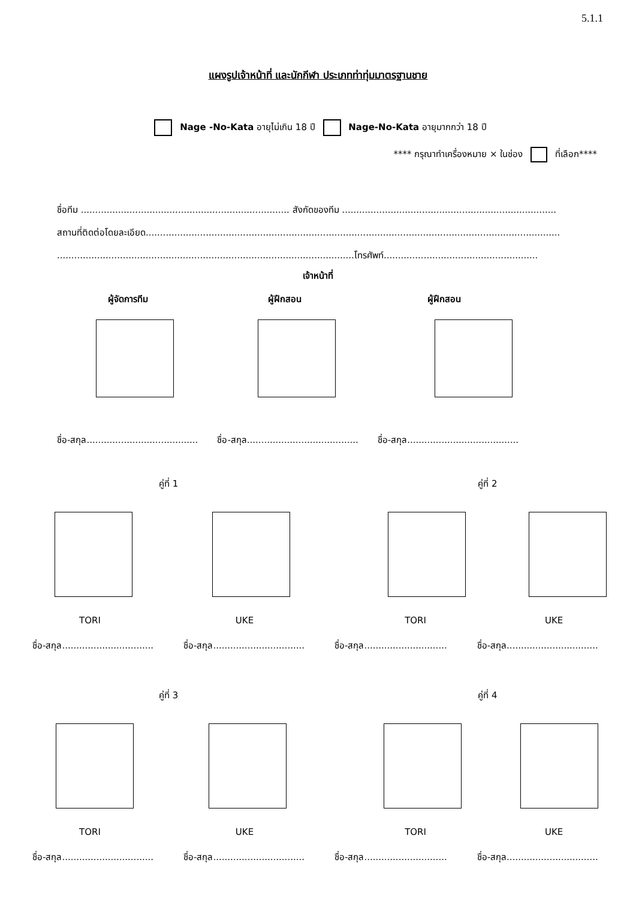5.1.1
แผงรูปเจ้าหน้าที่ และนักกีฬา ประเภทท่าทุ่มมาตรฐานชาย
Nage -No-Kata อายุไม่เกิน 18 ปี Nage-No-Kata อายุมากกว่า 18 ปี
**** กรุณาทำเครื่องหมาย × ในช่อง ที่เลือก****
ชื่อทีม ......................................................................... สังกัดของทีม ...........................................................................
สถานที่ติดต่อโดยละเอียด.................................................................................................................................................
........................................................................................................โทรศัพท์......................................................
เจ้าหน้าที่
ผู้จัดการทีม ผู้ฝึกสอน ผู้ฝึกสอน
ชื่อ-สกุล....................................... ชื่อ-สกุล....................................... ชื่อ-สกุล.......................................
คู่ที่ 1 คู่ที่ 2
TORI UKE TORI UKE
ชื่อ-สกุล................................ ชื่อ-สกุล................................ ชื่อ-สกุล............................. ชื่อ-สกุล................................
คู่ที่ 3 คู่ที่ 4
TORI UKE TORI UKE
ชื่อ-สกุล................................ ชื่อ-สกุล................................ ชื่อ-สกุล............................. ชื่อ-สกุล................................